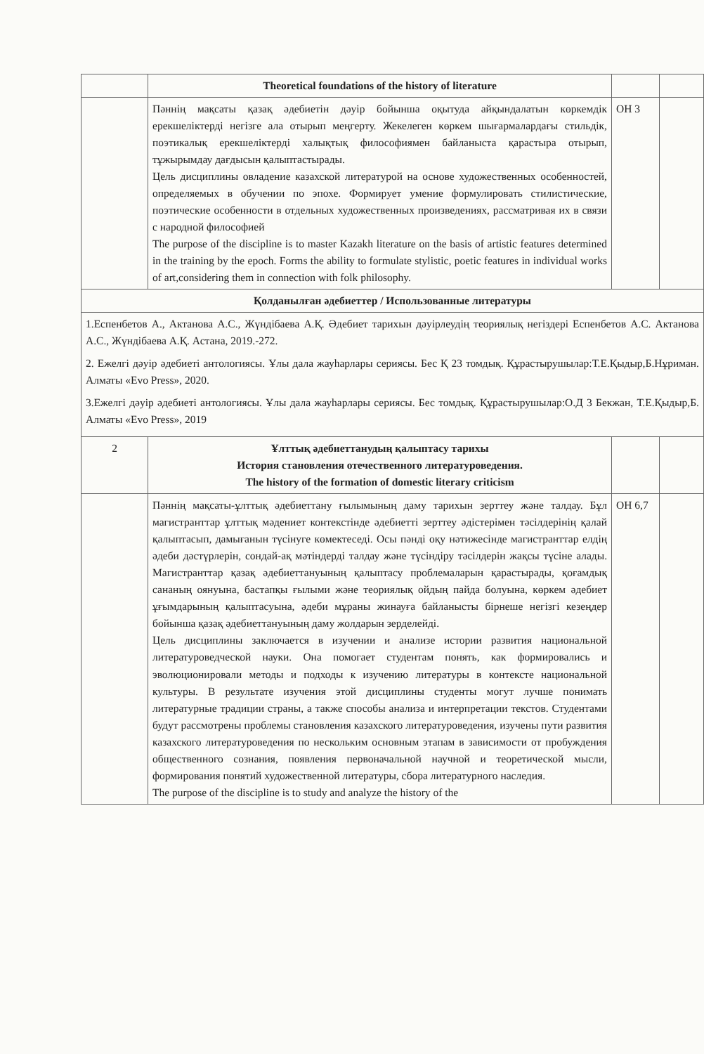| | Theoretical foundations of the history of literature | | |
| | Пәннің мақсаты қазақ әдебиетін дәуір бойынша оқытуда айқындалатын көркемдік ерекшеліктерді негізге ала отырып меңгерту. Жекелеген көркем шығармалардағы стильдік, поэтикалық ерекшеліктерді халықтық философиямен байланыста қарастыра отырып, тұжырымдау дағдысын қалыптастырады. Цель дисциплины овладение казахской литературой на основе художественных особенностей, определяемых в обучении по эпохе. Формирует умение формулировать стилистические, поэтические особенности в отдельных художественных произведениях, рассматривая их в связи с народной философией The purpose of the discipline is to master Kazakh literature on the basis of artistic features determined in the training by the epoch. Forms the ability to formulate stylistic, poetic features in individual works of art,considering them in connection with folk philosophy. | ОН 3 | |
| Қолданылған әдебиеттер / Использованные литературы | | | |
| 1.Еспенбетов А., Актанова А.С., Жүндібаева А.Қ. Әдебиет тарихын дәуірлеудің теориялық негіздері Еспенбетов А.С. Актанова А.С., Жүндібаева А.Қ. Астана, 2019.-272. 2. Ежелгі дәуір әдебиеті антологиясы. Ұлы дала жауһарлары сериясы. Бес Қ 23 томдық. Құрастырушылар:Т.Е.Қыдыр,Б.Нұриман. Алматы «Evo Press», 2020. 3.Ежелгі дәуір әдебиеті антологиясы. Ұлы дала жауһарлары сериясы. Бес томдық. Құрастырушылар:О.Д 3 Бекжан, Т.Е.Қыдыр,Б. Алматы «Evo Press», 2019 | | | |
| 2 | Ұлттық әдебиеттанудың қалыптасу тарихы История становления отечественного литературоведения. The history of the formation of domestic literary criticism | | |
| | Пәннің мақсаты-ұлттық әдебиеттану ғылымының даму тарихын зерттеу және талдау. Бұл магистранттар ұлттық мәдениет контекстінде әдебиетті зерттеу әдістерімен тәсілдерінің қалай қалыптасып, дамығанын түсінуге көмектеседі. Осы пәнді оқу нәтижесінде магистранттар елдің әдеби дәстүрлерін, сондай-ақ мәтіндерді талдау және түсіндіру тәсілдерін жақсы түсіне алады. Магистранттар қазақ әдебиеттануының қалыптасу проблемаларын қарастырады, қоғамдық сананың оянуына, бастапқы ғылыми және теориялық ойдың пайда болуына, көркем әдебиет ұғымдарының қалыптасуына, әдеби мұраны жинауға байланысты бірнеше негізгі кезеңдер бойынша қазақ әдебиеттануының даму жолдарын зерделейді. Цель дисциплины заключается в изучении и анализе истории развития национальной литературоведческой науки. Она помогает студентам понять, как формировались и эволюционировали методы и подходы к изучению литературы в контексте национальной культуры. В результате изучения этой дисциплины студенты могут лучше понимать литературные традиции страны, а также способы анализа и интерпретации текстов. Студентами будут рассмотрены проблемы становления казахского литературоведения, изучены пути развития казахского литературоведения по нескольким основным этапам в зависимости от пробуждения общественного сознания, появления первоначальной научной и теоретической мысли, формирования понятий художественной литературы, сбора литературного наследия. The purpose of the discipline is to study and analyze the history of the | ОН 6,7 | |